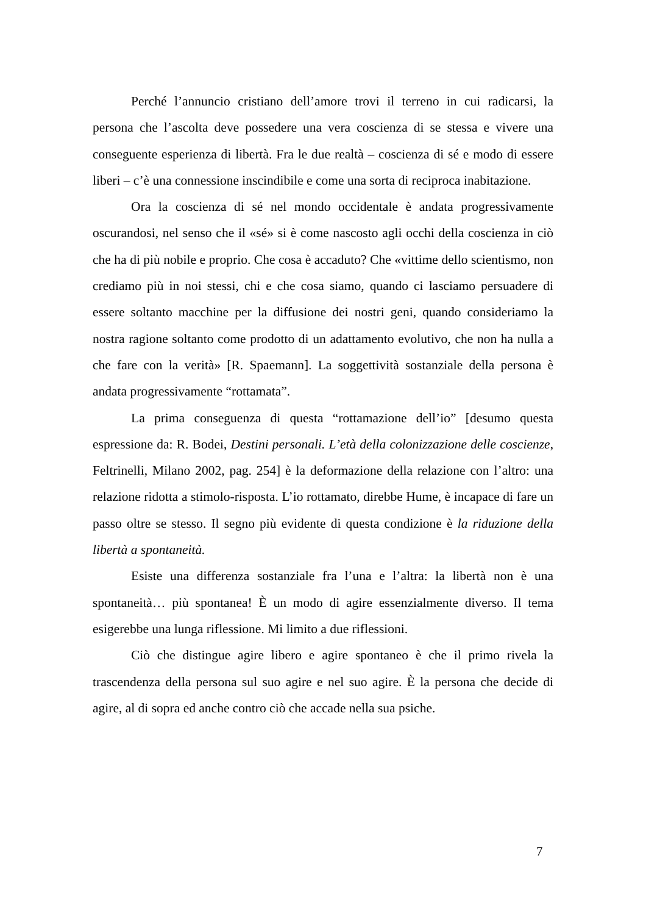Perché l’annuncio cristiano dell’amore trovi il terreno in cui radicarsi, la persona che l’ascolta deve possedere una vera coscienza di se stessa e vivere una conseguente esperienza di libertà. Fra le due realtà – coscienza di sé e modo di essere liberi – c’è una connessione inscindibile e come una sorta di reciproca inabitazione.
Ora la coscienza di sé nel mondo occidentale è andata progressivamente oscurandosi, nel senso che il «sé» si è come nascosto agli occhi della coscienza in ciò che ha di più nobile e proprio. Che cosa è accaduto? Che «vittime dello scientismo, non crediamo più in noi stessi, chi e che cosa siamo, quando ci lasciamo persuadere di essere soltanto macchine per la diffusione dei nostri geni, quando consideriamo la nostra ragione soltanto come prodotto di un adattamento evolutivo, che non ha nulla a che fare con la verità» [R. Spaemann]. La soggettività sostanziale della persona è andata progressivamente “rottamata”.
La prima conseguenza di questa “rottamazione dell’io” [desumo questa espressione da: R. Bodei, Destini personali. L’età della colonizzazione delle coscienze, Feltrinelli, Milano 2002, pag. 254] è la deformazione della relazione con l’altro: una relazione ridotta a stimolo-risposta. L’io rottamato, direbbe Hume, è incapace di fare un passo oltre se stesso. Il segno più evidente di questa condizione è la riduzione della libertà a spontaneità.
Esiste una differenza sostanziale fra l’una e l’altra: la libertà non è una spontaneità… più spontanea! È un modo di agire essenzialmente diverso. Il tema esigerebbe una lunga riflessione. Mi limito a due riflessioni.
Ciò che distingue agire libero e agire spontaneo è che il primo rivela la trascendenza della persona sul suo agire e nel suo agire. È la persona che decide di agire, al di sopra ed anche contro ciò che accade nella sua psiche.
7